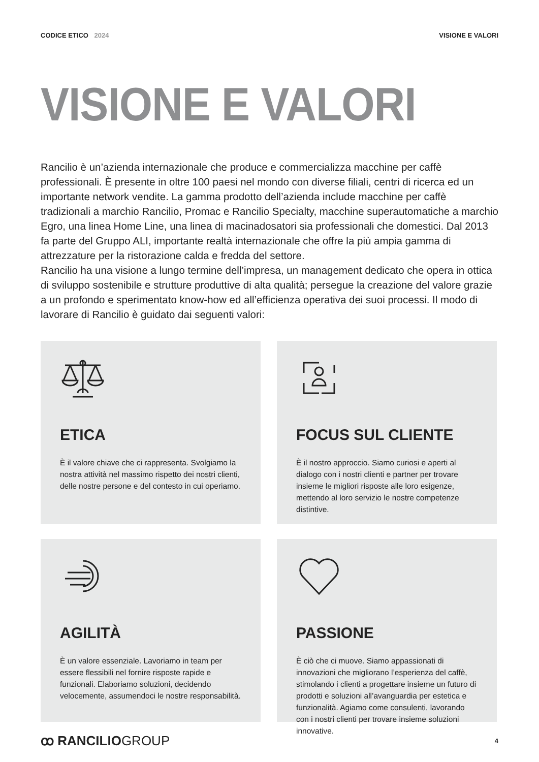CODICE ETICO 2024 VISIONE E VALORI
VISIONE E VALORI
Rancilio è un’azienda internazionale che produce e commercializza macchine per caffè professionali. È presente in oltre 100 paesi nel mondo con diverse filiali, centri di ricerca ed un importante network vendite. La gamma prodotto dell’azienda include macchine per caffè tradizionali a marchio Rancilio, Promac e Rancilio Specialty, macchine superautomatiche a marchio Egro, una linea Home Line, una linea di macinadosatori sia professionali che domestici. Dal 2013 fa parte del Gruppo ALI, importante realtà internazionale che offre la più ampia gamma di attrezzature per la ristorazione calda e fredda del settore.
Rancilio ha una visione a lungo termine dell’impresa, un management dedicato che opera in ottica di sviluppo sostenibile e strutture produttive di alta qualità; persegue la creazione del valore grazie a un profondo e sperimentato know-how ed all’efficienza operativa dei suoi processi. Il modo di lavorare di Rancilio è guidato dai seguenti valori:
ETICA
È il valore chiave che ci rappresenta. Svolgiamo la nostra attività nel massimo rispetto dei nostri clienti, delle nostre persone e del contesto in cui operiamo.
FOCUS SUL CLIENTE
È il nostro approccio. Siamo curiosi e aperti al dialogo con i nostri clienti e partner per trovare insieme le migliori risposte alle loro esigenze, mettendo al loro servizio le nostre competenze distintive.
AGILITÀ
È un valore essenziale. Lavoriamo in team per essere flessibili nel fornire risposte rapide e funzionali. Elaboriamo soluzioni, decidendo velocemente, assumendoci le nostre responsabilità.
PASSIONE
È ciò che ci muove. Siamo appassionati di innovazioni che migliorano l’esperienza del caffè, stimolando i clienti a progettare insieme un futuro di prodotti e soluzioni all’avanguardia per estetica e funzionalità. Agiamo come consulenti, lavorando con i nostri clienti per trovare insieme soluzioni innovative.
ꝏ RANCILIOGROUP
4